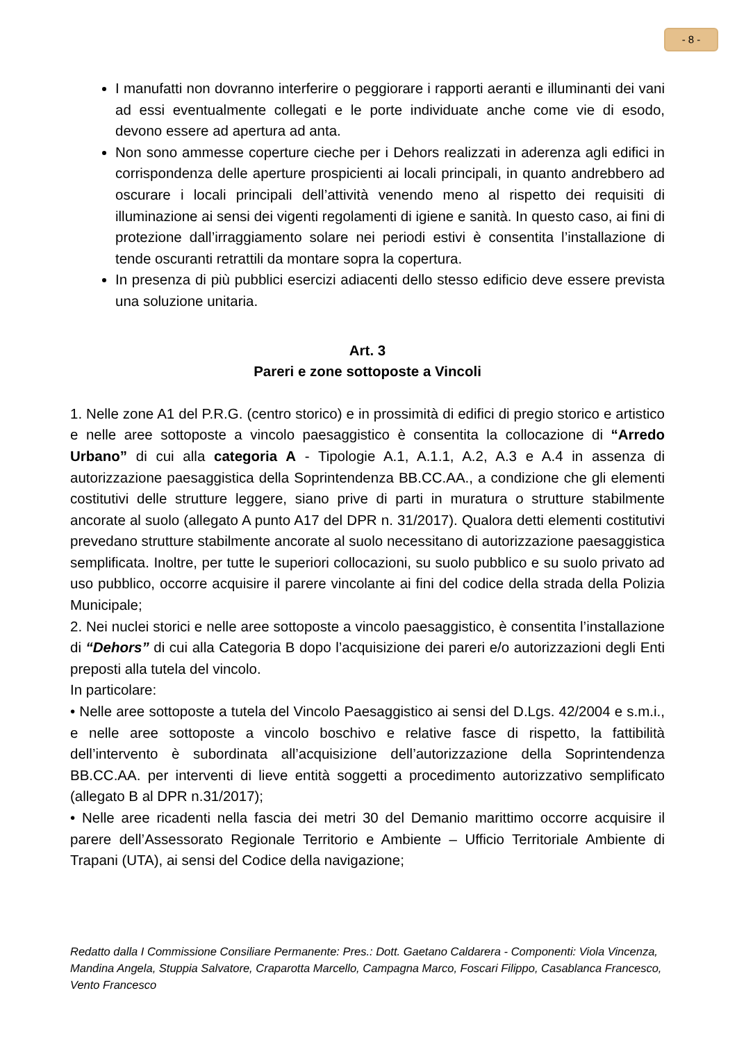- 8 -
I manufatti non dovranno interferire o peggiorare i rapporti aeranti e illuminanti dei vani ad essi eventualmente collegati e le porte individuate anche come vie di esodo, devono essere ad apertura ad anta.
Non sono ammesse coperture cieche per i Dehors realizzati in aderenza agli edifici in corrispondenza delle aperture prospicienti ai locali principali, in quanto andrebbero ad oscurare i locali principali dell’attività venendo meno al rispetto dei requisiti di illuminazione ai sensi dei vigenti regolamenti di igiene e sanità. In questo caso, ai fini di protezione dall’irraggiamento solare nei periodi estivi è consentita l’installazione di tende oscuranti retrattili da montare sopra la copertura.
In presenza di più pubblici esercizi adiacenti dello stesso edificio deve essere prevista una soluzione unitaria.
Art. 3
Pareri e zone sottoposte a Vincoli
1. Nelle zone A1 del P.R.G. (centro storico) e in prossimità di edifici di pregio storico e artistico e nelle aree sottoposte a vincolo paesaggistico è consentita la collocazione di “Arredo Urbano” di cui alla categoria A - Tipologie A.1, A.1.1, A.2, A.3 e A.4 in assenza di autorizzazione paesaggistica della Soprintendenza BB.CC.AA., a condizione che gli elementi costitutivi delle strutture leggere, siano prive di parti in muratura o strutture stabilmente ancorate al suolo (allegato A punto A17 del DPR n. 31/2017). Qualora detti elementi costitutivi prevedano strutture stabilmente ancorate al suolo necessitano di autorizzazione paesaggistica semplificata. Inoltre, per tutte le superiori collocazioni, su suolo pubblico e su suolo privato ad uso pubblico, occorre acquisire il parere vincolante ai fini del codice della strada della Polizia Municipale;
2. Nei nuclei storici e nelle aree sottoposte a vincolo paesaggistico, è consentita l’installazione di “Dehors” di cui alla Categoria B dopo l’acquisizione dei pareri e/o autorizzazioni degli Enti preposti alla tutela del vincolo.
In particolare:
• Nelle aree sottoposte a tutela del Vincolo Paesaggistico ai sensi del D.Lgs. 42/2004 e s.m.i., e nelle aree sottoposte a vincolo boschivo e relative fasce di rispetto, la fattibilità dell’intervento è subordinata all’acquisizione dell’autorizzazione della Soprintendenza BB.CC.AA. per interventi di lieve entità soggetti a procedimento autorizzativo semplificato (allegato B al DPR n.31/2017);
• Nelle aree ricadenti nella fascia dei metri 30 del Demanio marittimo occorre acquisire il parere dell’Assessorato Regionale Territorio e Ambiente – Ufficio Territoriale Ambiente di Trapani (UTA), ai sensi del Codice della navigazione;
Redatto dalla I Commissione Consiliare Permanente: Pres.: Dott. Gaetano Caldarera - Componenti: Viola Vincenza, Mandina Angela, Stuppia Salvatore, Craparotta Marcello, Campagna Marco, Foscari Filippo, Casablanca Francesco, Vento Francesco